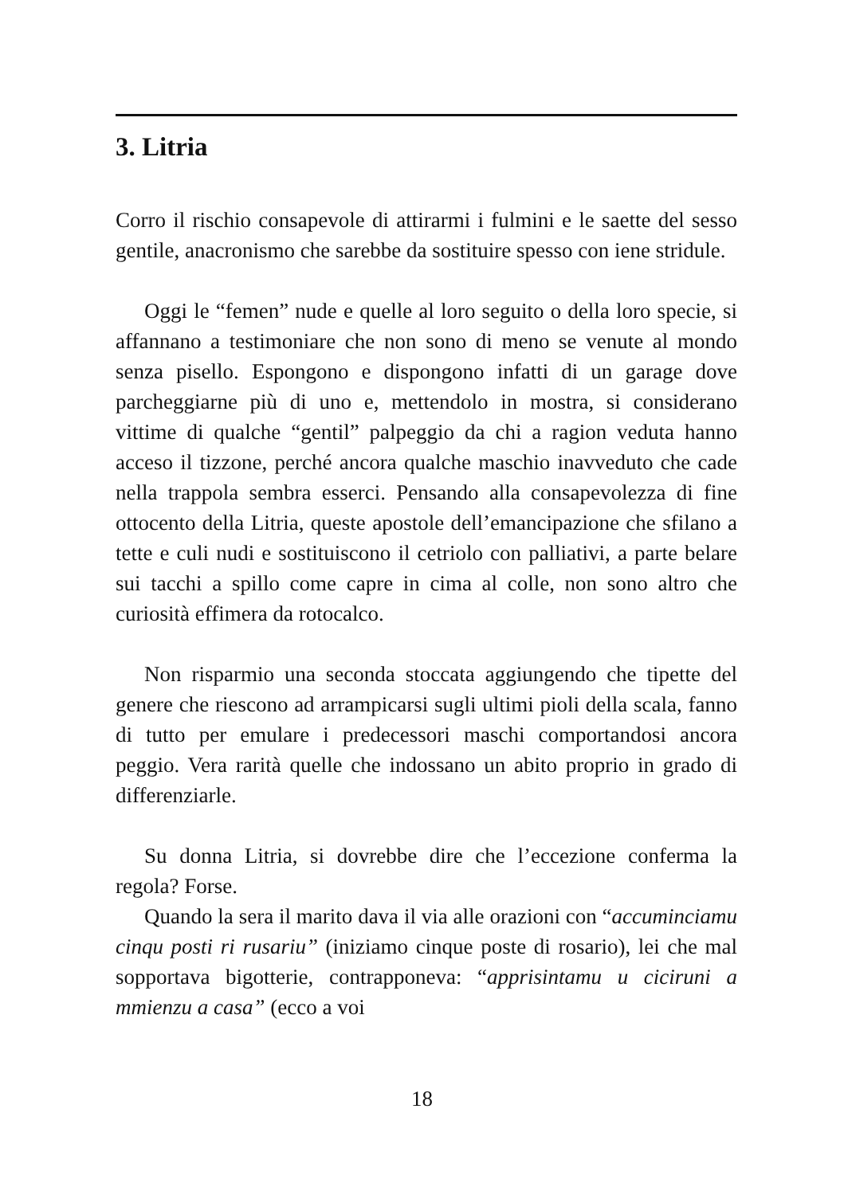3. Litria
Corro il rischio consapevole di attirarmi i fulmini e le saette del sesso gentile, anacronismo che sarebbe da sostituire spesso con iene stridule.
Oggi le “femen” nude e quelle al loro seguito o della loro specie, si affannano a testimoniare che non sono di meno se venute al mondo senza pisello. Espongono e dispongono infatti di un garage dove parcheggiarne più di uno e, mettendolo in mostra, si considerano vittime di qualche “gentil” palpeggio da chi a ragion veduta hanno acceso il tizzone, perché ancora qualche maschio inavveduto che cade nella trappola sembra esserci. Pensando alla consapevolezza di fine ottocento della Litria, queste apostole dell’emancipazione che sfilano a tette e culi nudi e sostituiscono il cetriolo con palliativi, a parte belare sui tacchi a spillo come capre in cima al colle, non sono altro che curiosità effimera da rotocalco.
Non risparmio una seconda stoccata aggiungendo che tipette del genere che riescono ad arrampicarsi sugli ultimi pioli della scala, fanno di tutto per emulare i predecessori maschi comportandosi ancora peggio. Vera rarità quelle che indossano un abito proprio in grado di differenziarle.
Su donna Litria, si dovrebbe dire che l’eccezione conferma la regola? Forse.
Quando la sera il marito dava il via alle orazioni con “accuminciamu cinqu posti ri rusariu” (iniziamo cinque poste di rosario), lei che mal sopportava bigotterie, contrapponeva: “apprisintamu u ciciruni a mmienzu a casa” (ecco a voi
18